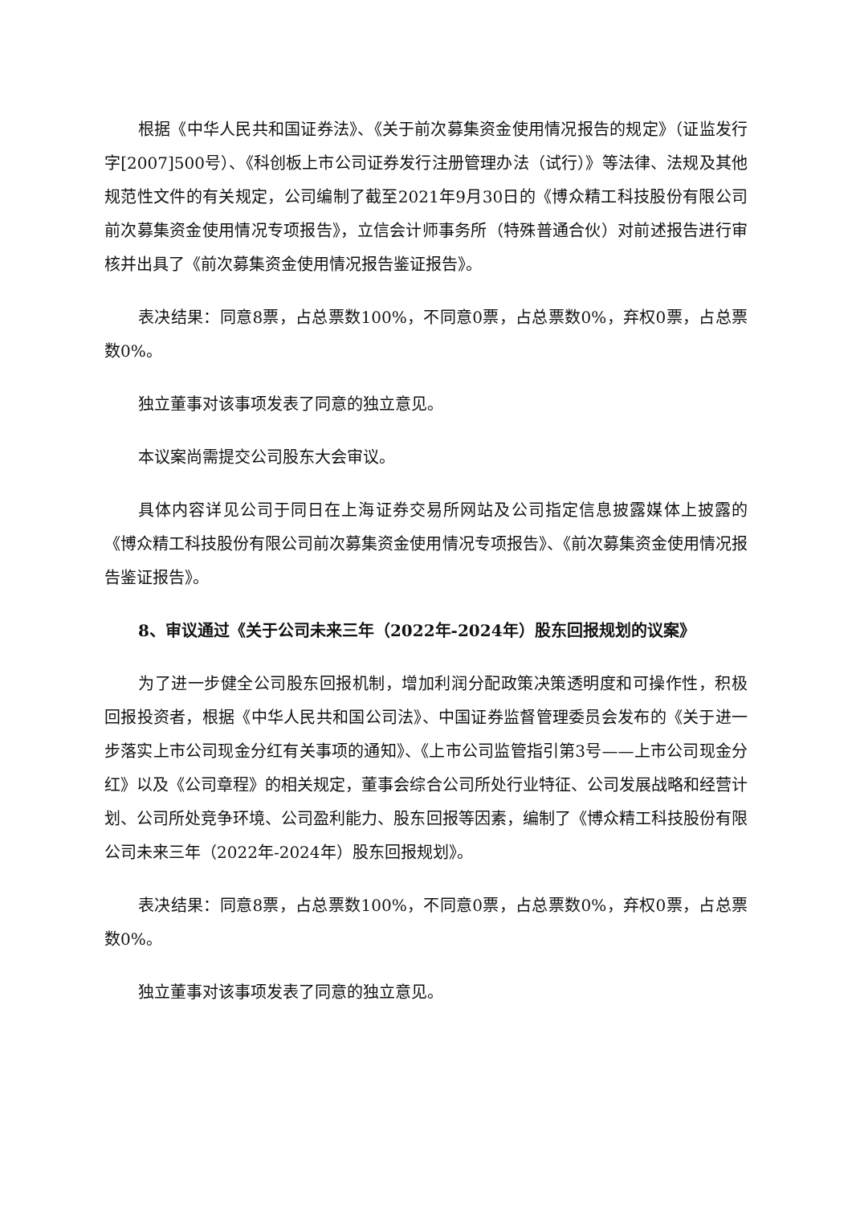根据《中华人民共和国证券法》、《关于前次募集资金使用情况报告的规定》（证监发行字[2007]500号）、《科创板上市公司证券发行注册管理办法（试行）》等法律、法规及其他规范性文件的有关规定，公司编制了截至2021年9月30日的《博众精工科技股份有限公司前次募集资金使用情况专项报告》，立信会计师事务所（特殊普通合伙）对前述报告进行审核并出具了《前次募集资金使用情况报告鉴证报告》。
表决结果：同意8票，占总票数100%，不同意0票，占总票数0%，弃权0票，占总票数0%。
独立董事对该事项发表了同意的独立意见。
本议案尚需提交公司股东大会审议。
具体内容详见公司于同日在上海证券交易所网站及公司指定信息披露媒体上披露的《博众精工科技股份有限公司前次募集资金使用情况专项报告》、《前次募集资金使用情况报告鉴证报告》。
8、审议通过《关于公司未来三年（2022年-2024年）股东回报规划的议案》
为了进一步健全公司股东回报机制，增加利润分配政策决策透明度和可操作性，积极回报投资者，根据《中华人民共和国公司法》、中国证券监督管理委员会发布的《关于进一步落实上市公司现金分红有关事项的通知》、《上市公司监管指引第3号——上市公司现金分红》以及《公司章程》的相关规定，董事会综合公司所处行业特征、公司发展战略和经营计划、公司所处竞争环境、公司盈利能力、股东回报等因素，编制了《博众精工科技股份有限公司未来三年（2022年-2024年）股东回报规划》。
表决结果：同意8票，占总票数100%，不同意0票，占总票数0%，弃权0票，占总票数0%。
独立董事对该事项发表了同意的独立意见。